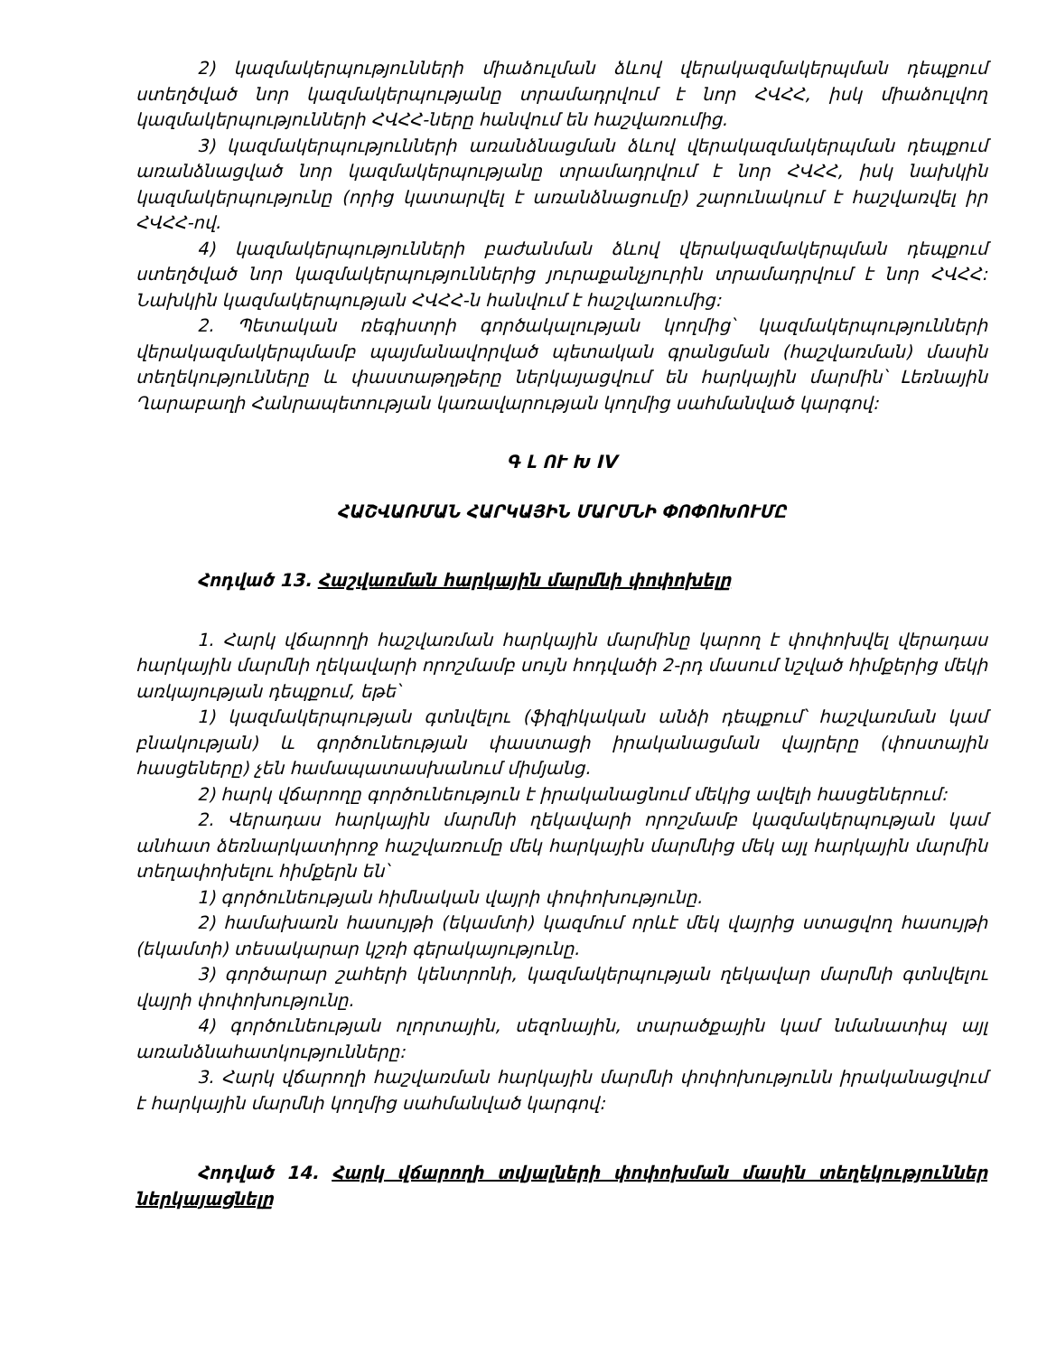2) կազմակերպությունների միաձուլման ձևով վերակազմակերպման դեպքում ստեղծված նոր կազմակերպությանը տրամադրվում է նոր ՀՎՀՀ, իսկ միաձուլվող կազմակերպությունների ՀՎՀՀ-ները հանվում են հաշվառումից.
3) կազմակերպությունների առանձնացման ձևով վերակազմակերպման դեպքում առանձնացված նոր կազմակերպությանը տրամադրվում է նոր ՀՎՀՀ, իսկ նախկին կազմակերպությունը (որից կատարվել է առանձնացումը) շարունակում է հաշվառվել իր ՀՎՀՀ-ով.
4) կազմակերպությունների բաժանման ձևով վերակազմակերպման դեպքում ստեղծված նոր կազմակերպություններից յուրաքանչյուրին տրամադրվում է նոր ՀՎՀՀ: Նախկին կազմակերպության ՀՎՀՀ-ն հանվում է հաշվառումից:
2. Պետական ռեգիստրի գործակալության կողմից՝ կազմակերպությունների վերակազմակերպմամբ պայմանավորված պետական գրանցման (հաշվառման) մասին տեղեկությունները և փաստաթղթերը ներկայացվում են հարկային մարմին՝ Լեռնային Ղարաբաղի Հանրապետության կառավարության կողմից սահմանված կարգով:
Գ Լ ՈՒ Խ IV
ՀԱՇՎԱՌՄԱՆ ՀԱՐԿԱՅԻՆ ՄԱՐՄՆԻ ՓՈՓՈԽՈՒՄԸ
Հոդված 13. Հաշվառման հարկային մարմնի փոփոխելը
1. Հարկ վճարողի հաշվառման հարկային մարմինը կարող է փոփոխվել վերադաս հարկային մարմնի ղեկավարի որոշմամբ սույն հոդվածի 2-րդ մասում նշված հիմքերից մեկի առկայության դեպքում, եթե՝
1) կազմակերպության գտնվելու (ֆիզիկական անձի դեպքում՝ հաշվառման կամ բնակության) և գործունեության փաստացի իրականացման վայրերը (փոստային հասցեները) չեն համապատասխանում միմյանց.
2) հարկ վճարողը գործունեություն է իրականացնում մեկից ավելի հասցեներում:
2. Վերադաս հարկային մարմնի ղեկավարի որոշմամբ կազմակերպության կամ անհատ ձեռնարկատիրոջ հաշվառումը մեկ հարկային մարմնից մեկ այլ հարկային մարմին տեղափոխելու հիմքերն են՝
1) գործունեության հիմնական վայրի փոփոխությունը.
2) համախառն հասույթի (եկամտի) կազմում որևէ մեկ վայրից ստացվող հասույթի (եկամտի) տեսակարար կշռի գերակայությունը.
3) գործարար շահերի կենտրոնի, կազմակերպության ղեկավար մարմնի գտնվելու վայրի փոփոխությունը.
4) գործունեության ոլորտային, սեզոնային, տարածքային կամ նմանատիպ այլ առանձնահատկությունները:
3. Հարկ վճարողի հաշվառման հարկային մարմնի փոփոխությունն իրականացվում է հարկային մարմնի կողմից սահմանված կարգով:
Հոդված 14. Հարկ վճարողի տվյալների փոփոխման մասին տեղեկություններ ներկայացնելը